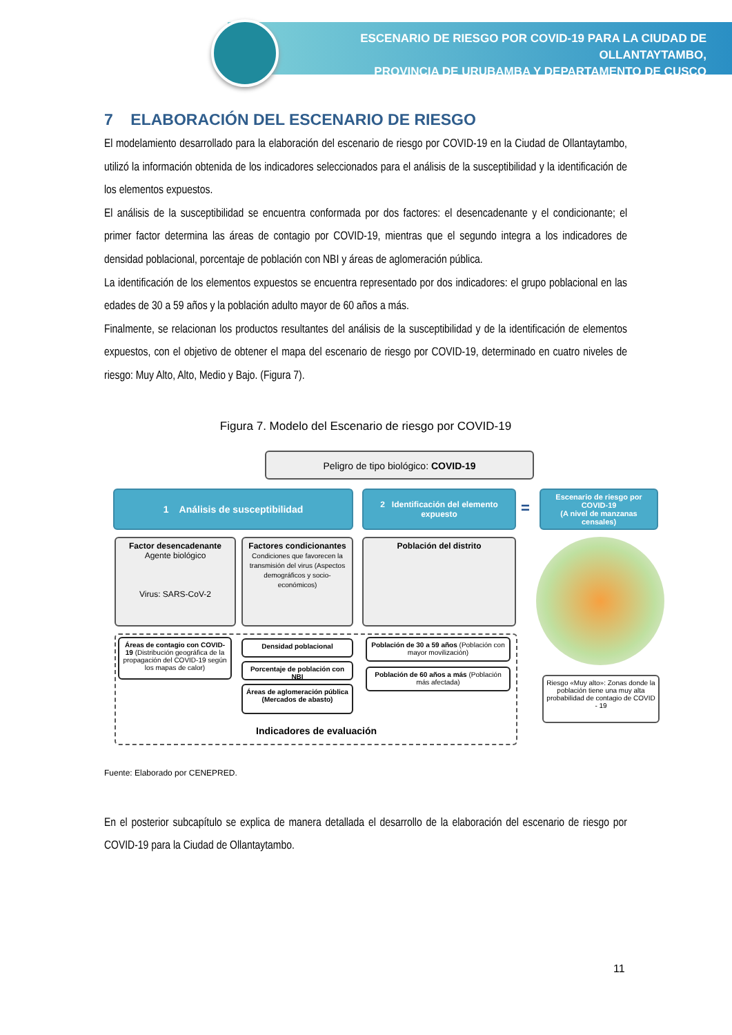ESCENARIO DE RIESGO POR COVID-19 PARA LA CIUDAD DE OLLANTAYTAMBO,
PROVINCIA DE URUBAMBA Y DEPARTAMENTO DE CUSCO
7 ELABORACIÓN DEL ESCENARIO DE RIESGO
El modelamiento desarrollado para la elaboración del escenario de riesgo por COVID-19 en la Ciudad de Ollantaytambo, utilizó la información obtenida de los indicadores seleccionados para el análisis de la susceptibilidad y la identificación de los elementos expuestos.
El análisis de la susceptibilidad se encuentra conformada por dos factores: el desencadenante y el condicionante; el primer factor determina las áreas de contagio por COVID-19, mientras que el segundo integra a los indicadores de densidad poblacional, porcentaje de población con NBI y áreas de aglomeración pública.
La identificación de los elementos expuestos se encuentra representado por dos indicadores: el grupo poblacional en las edades de 30 a 59 años y la población adulto mayor de 60 años a más.
Finalmente, se relacionan los productos resultantes del análisis de la susceptibilidad y de la identificación de elementos expuestos, con el objetivo de obtener el mapa del escenario de riesgo por COVID-19, determinado en cuatro niveles de riesgo: Muy Alto, Alto, Medio y Bajo. (Figura 7).
Figura 7. Modelo del Escenario de riesgo por COVID-19
Peligro de tipo biológico: COVID-19
1 Análisis de susceptibilidad
2 Identificación del elemento expuesto
=
Escenario de riesgo por COVID-19
(A nivel de manzanas censales)
Factor desencadenante
Agente biológico
Virus: SARS-CoV-2
Factores condicionantes
Condiciones que favorecen la transmisión del virus (Aspectos demográficos y socio-económicos)
Población del distrito
Áreas de contagio con COVID-19 (Distribución geográfica de la propagación del COVID-19 según los mapas de calor)
Densidad poblacional
Porcentaje de población con NBI
Áreas de aglomeración pública (Mercados de abasto)
Población de 30 a 59 años (Población con mayor movilización)
Población de 60 años a más (Población más afectada)
Riesgo «Muy alto»: Zonas donde la población tiene una muy alta probabilidad de contagio de COVID - 19
Indicadores de evaluación
Fuente: Elaborado por CENEPRED.
En el posterior subcapítulo se explica de manera detallada el desarrollo de la elaboración del escenario de riesgo por COVID-19 para la Ciudad de Ollantaytambo.
11